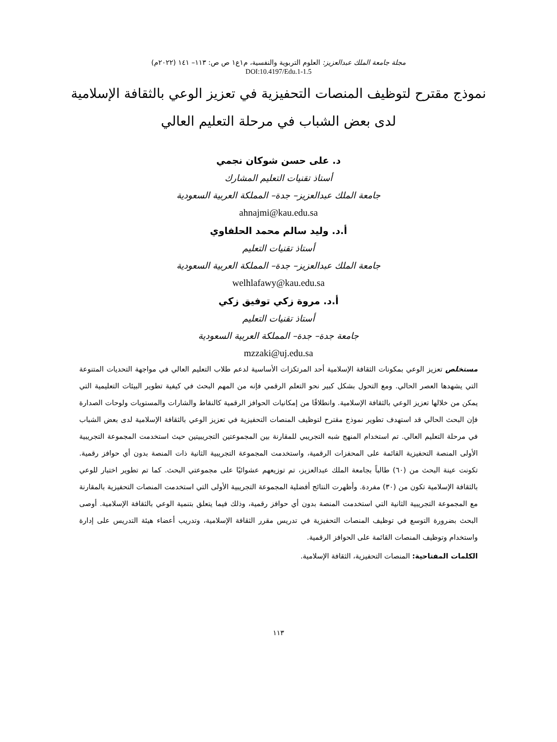مجلة جامعة الملك عبدالعزيز: العلوم التربوية والنفسية، م١ع١ ص ص: ١١٣– ١٤١ (٢٠٢٢م)
DOI:10.4197/Edu.1-1.5
نموذج مقترح لتوظيف المنصات التحفيزية في تعزيز الوعي بالثقافة الإسلامية لدى بعض الشباب في مرحلة التعليم العالي
د. على حسن شوكان نجمي
أستاذ تقنيات التعليم المشارك
جامعة الملك عبدالعزيز– جدة– المملكة العربية السعودية
ahnajmi@kau.edu.sa
أ.د. وليد سالم محمد الحلفاوي
أستاذ تقنيات التعليم
جامعة الملك عبدالعزيز– جدة– المملكة العربية السعودية
welhlafawy@kau.edu.sa
أ.د. مروة زكي توفيق زكي
أستاذ تقنيات التعليم
جامعة جدة– جدة– المملكة العربية السعودية
mzzaki@uj.edu.sa
مستخلص تعزيز الوعي بمكونات الثقافة الإسلامية أحد المرتكزات الأساسية لدعم طلاب التعليم العالي في مواجهة التحديات المتنوعة التي يشهدها العصر الحالي. ومع التحول بشكل كبير نحو التعلم الرقمي فإنه من المهم البحث في كيفية تطوير البيئات التعليمية التي يمكن من خلالها تعزيز الوعي بالثقافة الإسلامية. وانطلاقًا من إمكانيات الحوافز الرقمية كالنقاط والشارات والمستويات ولوحات الصدارة فإن البحث الحالي قد استهدف تطوير نموذج مقترح لتوظيف المنصات التحفيزية في تعزيز الوعي بالثقافة الإسلامية لدى بعض الشباب في مرحلة التعليم العالي. تم استخدام المنهج شبه التجريبي للمقارنة بين المجموعتين التجريبيتين حيث استخدمت المجموعة التجريبية الأولى المنصة التحفيزية القائمة على المحفزات الرقمية، واستخدمت المجموعة التجريبية الثانية ذات المنصة بدون أي حوافز رقمية. تكونت عينة البحث من (٦٠) طالباً بجامعة الملك عبدالعزيز، تم توزيعهم عشوائيًا على مجموعتي البحث. كما تم تطوير اختبار للوعي بالثقافة الإسلامية تكون من (٣٠) مفردة. وأظهرت النتائج أفضلية المجموعة التجريبية الأولى التي استخدمت المنصات التحفيزية بالمقارنة مع المجموعة التجريبية الثانية التي استخدمت المنصة بدون أي حوافز رقمية، وذلك فيما يتعلق بتنمية الوعي بالثقافة الإسلامية. أوصى البحث بضرورة التوسع في توظيف المنصات التحفيزية في تدريس مقرر الثقافة الإسلامية، وتدريب أعضاء هيئة التدريس على إدارة واستخدام وتوظيف المنصات القائمة على الحوافز الرقمية.
الكلمات المفتاحية: المنصات التحفيزية، الثقافة الإسلامية.
١١٣